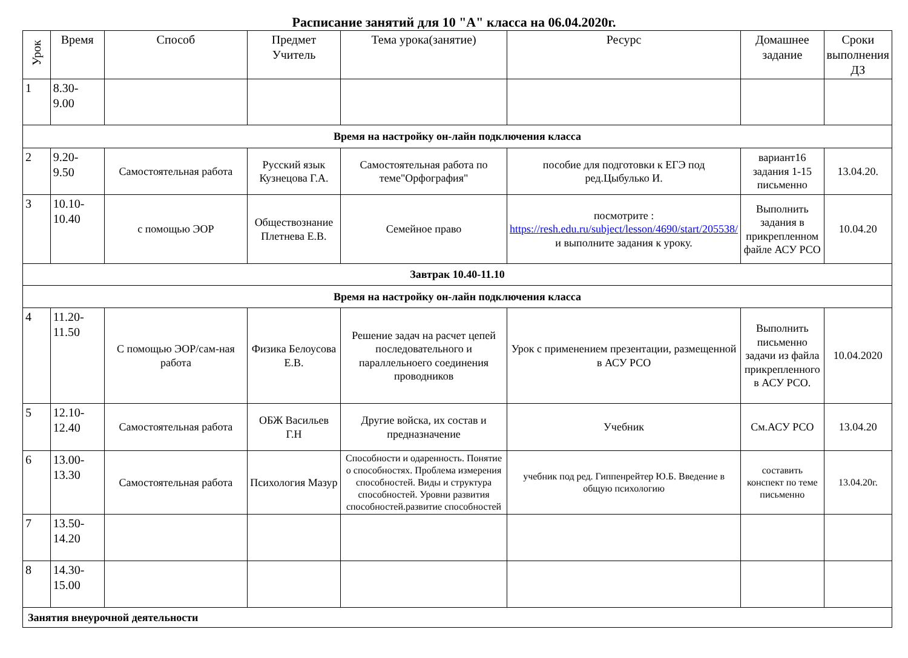Расписание занятий для 10 "А" класса на 06.04.2020г.
| Урок | Время | Способ | Предмет Учитель | Тема урока(занятие) | Ресурс | Домашнее задание | Сроки выполнения ДЗ |
| --- | --- | --- | --- | --- | --- | --- | --- |
| 1 | 8.30- 9.00 | | | | | | |
| Время на настройку он-лайн подключения класса | | | | | | | |
| 2 | 9.20- 9.50 | Самостоятельная работа | Русский язык Кузнецова Г.А. | Самостоятельная работа по теме"Орфография" | пособие для подготовки к ЕГЭ под ред.Цыбулько И. | вариант16 задания 1-15 письменно | 13.04.20. |
| 3 | 10.10- 10.40 | с помощью ЭОР | Обществознание Плетнева Е.В. | Семейное право | посмотрите : https://resh.edu.ru/subject/lesson/4690/start/205538/ и выполните задания к уроку. | Выполнить задания в прикрепленном файле АСУ РСО | 10.04.20 |
| Завтрак 10.40-11.10 | | | | | | | |
| Время на настройку он-лайн подключения класса | | | | | | | |
| 4 | 11.20- 11.50 | С помощью ЭОР/сам-ная работа | Физика Белоусова Е.В. | Решение задач на расчет цепей последовательного и параллельноего соединения проводников | Урок с применением презентации, размещенной в АСУ РСО | Выполнить письменно задачи из файла прикрепленного в АСУ РСО. | 10.04.2020 |
| 5 | 12.10- 12.40 | Самостоятельная работа | ОБЖ Васильев Г.Н | Другие войска, их состав и предназначение | Учебник | См.АСУ РСО | 13.04.20 |
| 6 | 13.00- 13.30 | Самостоятельная работа | Психология Мазур | Способности и одаренность. Понятие о способностях. Проблема измерения способностей. Виды и структура способностей. Уровни развития способностей.развитие способностей | учебник под ред. Гиппенрейтер Ю.Б. Введение в общую психологию | составить конспект по теме письменно | 13.04.20г. |
| 7 | 13.50- 14.20 | | | | | | |
| 8 | 14.30- 15.00 | | | | | | |
| Занятия внеурочной деятельности | | | | | | | |